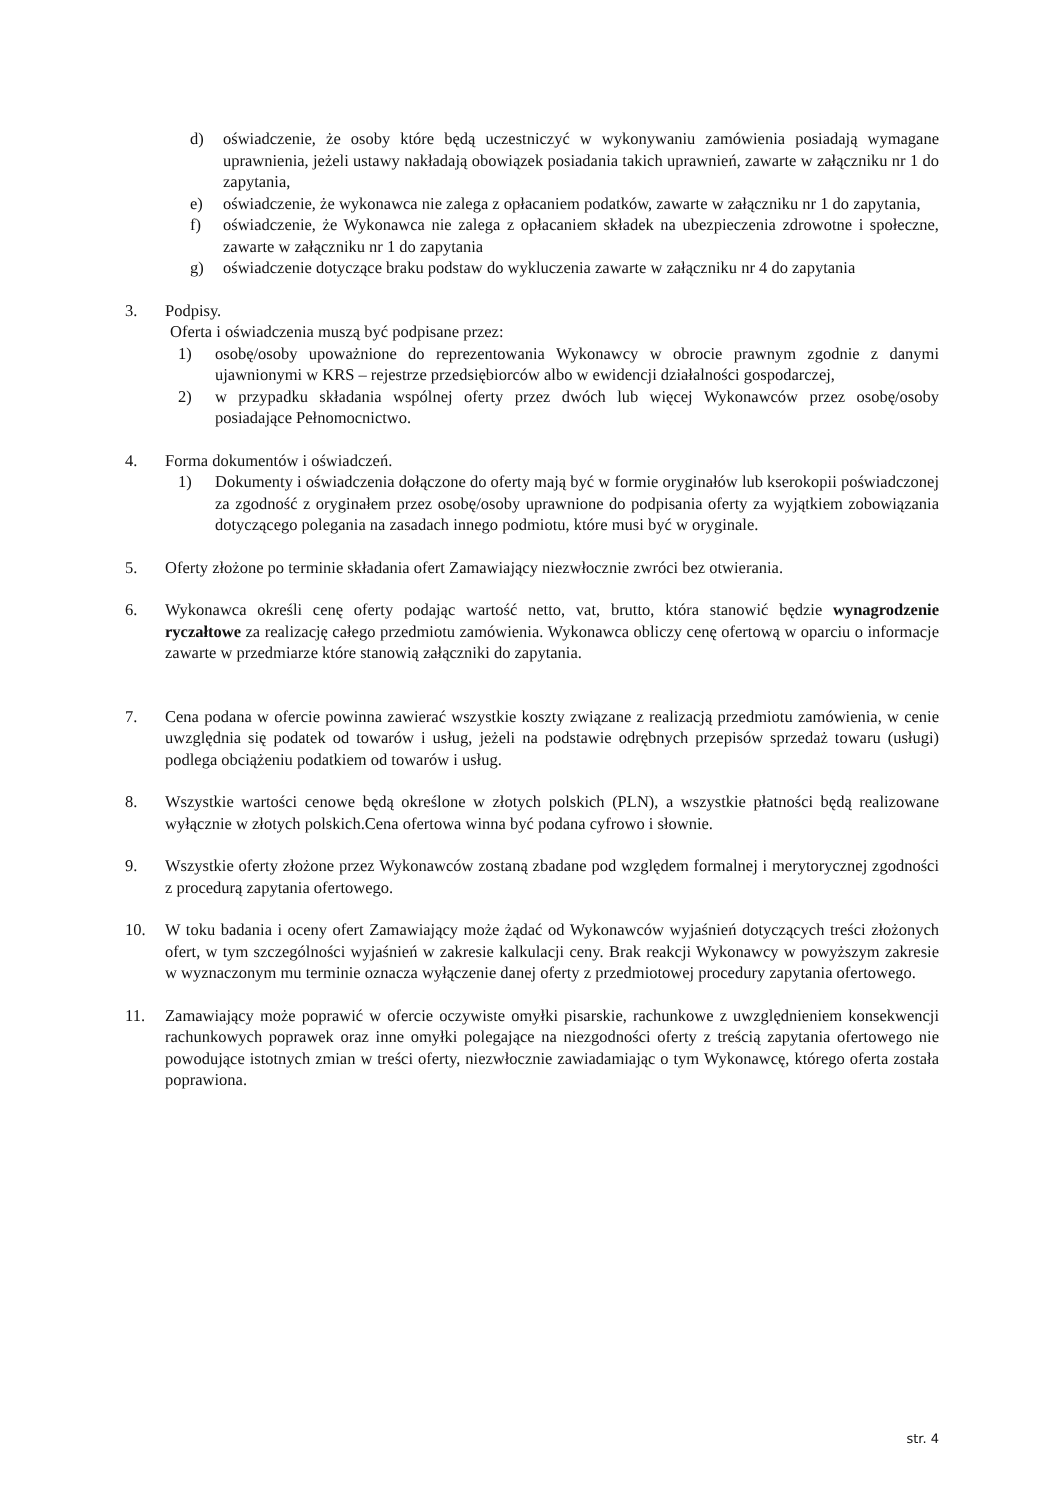d) oświadczenie, że osoby które będą uczestniczyć w wykonywaniu zamówienia posiadają wymagane uprawnienia, jeżeli ustawy nakładają obowiązek posiadania takich uprawnień, zawarte w załączniku nr 1 do zapytania,
e) oświadczenie, że wykonawca nie zalega z opłacaniem podatków, zawarte w załączniku nr 1 do zapytania,
f) oświadczenie, że Wykonawca nie zalega z opłacaniem składek na ubezpieczenia zdrowotne i społeczne, zawarte w załączniku nr 1 do zapytania
g) oświadczenie dotyczące braku podstaw do wykluczenia zawarte w załączniku nr 4 do zapytania
3. Podpisy.
Oferta i oświadczenia muszą być podpisane przez:
1) osobę/osoby upoważnione do reprezentowania Wykonawcy w obrocie prawnym zgodnie z danymi ujawnionymi w KRS – rejestrze przedsiębiorców albo w ewidencji działalności gospodarczej,
2) w przypadku składania wspólnej oferty przez dwóch lub więcej Wykonawców przez osobę/osoby posiadające Pełnomocnictwo.
4. Forma dokumentów i oświadczeń.
1) Dokumenty i oświadczenia dołączone do oferty mają być w formie oryginałów lub kserokopii poświadczonej za zgodność z oryginałem przez osobę/osoby uprawnione do podpisania oferty za wyjątkiem zobowiązania dotyczącego polegania na zasadach innego podmiotu, które musi być w oryginale.
5. Oferty złożone po terminie składania ofert Zamawiający niezwłocznie zwróci bez otwierania.
6. Wykonawca określi cenę oferty podając wartość netto, vat, brutto, która stanowić będzie wynagrodzenie ryczałtowe za realizację całego przedmiotu zamówienia. Wykonawca obliczy cenę ofertową w oparciu o informacje zawarte w przedmiarze które stanowią załączniki do zapytania.
7. Cena podana w ofercie powinna zawierać wszystkie koszty związane z realizacją przedmiotu zamówienia, w cenie uwzględnia się podatek od towarów i usług, jeżeli na podstawie odrębnych przepisów sprzedaż towaru (usługi) podlega obciążeniu podatkiem od towarów i usług.
8. Wszystkie wartości cenowe będą określone w złotych polskich (PLN), a wszystkie płatności będą realizowane wyłącznie w złotych polskich.Cena ofertowa winna być podana cyfrowo i słownie.
9. Wszystkie oferty złożone przez Wykonawców zostaną zbadane pod względem formalnej i merytorycznej zgodności z procedurą zapytania ofertowego.
10. W toku badania i oceny ofert Zamawiający może żądać od Wykonawców wyjaśnień dotyczących treści złożonych ofert, w tym szczególności wyjaśnień w zakresie kalkulacji ceny. Brak reakcji Wykonawcy w powyższym zakresie w wyznaczonym mu terminie oznacza wyłączenie danej oferty z przedmiotowej procedury zapytania ofertowego.
11. Zamawiający może poprawić w ofercie oczywiste omyłki pisarskie, rachunkowe z uwzględnieniem konsekwencji rachunkowych poprawek oraz inne omyłki polegające na niezgodności oferty z treścią zapytania ofertowego nie powodujące istotnych zmian w treści oferty, niezwłocznie zawiadamiając o tym Wykonawcę, którego oferta została poprawiona.
str. 4